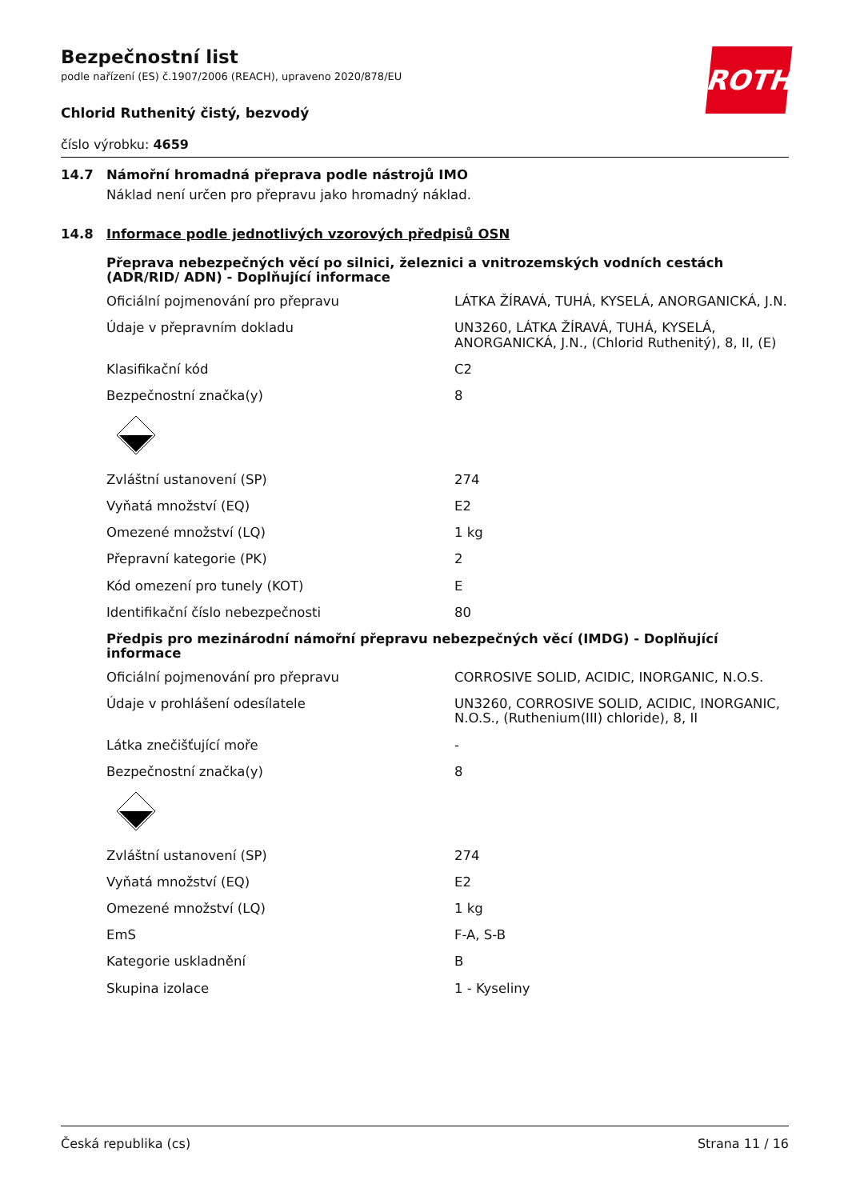Bezpečnostní list
podle nařízení (ES) č.1907/2006 (REACH), upraveno 2020/878/EU
Chlorid Ruthenitý čistý, bezvodý
číslo výrobku: 4659
ROTH
14.7 Námořní hromadná přeprava podle nástrojů IMO
Náklad není určen pro přepravu jako hromadný náklad.
14.8 Informace podle jednotlivých vzorových předpisů OSN
Přeprava nebezpečných věcí po silnici, železnici a vnitrozemských vodních cestách (ADR/RID/ ADN) - Doplňující informace
| Oficiální pojmenování pro přepravu | LÁTKA ŽÍRAVÁ, TUHÁ, KYSELÁ, ANORGANICKÁ, J.N. |
| Údaje v přepravním dokladu | UN3260, LÁTKA ŽÍRAVÁ, TUHÁ, KYSELÁ, ANORGANICKÁ, J.N., (Chlorid Ruthenitý), 8, II, (E) |
| Klasifikační kód | C2 |
| Bezpečnostní značka(y) | 8 |
| Zvláštní ustanovení (SP) | 274 |
| Vyňatá množství (EQ) | E2 |
| Omezené množství (LQ) | 1 kg |
| Přepravní kategorie (PK) | 2 |
| Kód omezení pro tunely (KOT) | E |
| Identifikační číslo nebezpečnosti | 80 |
Předpis pro mezinárodní námořní přepravu nebezpečných věcí (IMDG) - Doplňující informace
| Oficiální pojmenování pro přepravu | CORROSIVE SOLID, ACIDIC, INORGANIC, N.O.S. |
| Údaje v prohlášení odesílatele | UN3260, CORROSIVE SOLID, ACIDIC, INORGANIC, N.O.S., (Ruthenium(III) chloride), 8, II |
| Látka znečišťující moře | - |
| Bezpečnostní značka(y) | 8 |
| Zvláštní ustanovení (SP) | 274 |
| Vyňatá množství (EQ) | E2 |
| Omezené množství (LQ) | 1 kg |
| EmS | F-A, S-B |
| Kategorie uskladnění | B |
| Skupina izolace | 1 - Kyseliny |
Česká republika (cs) Strana 11 / 16